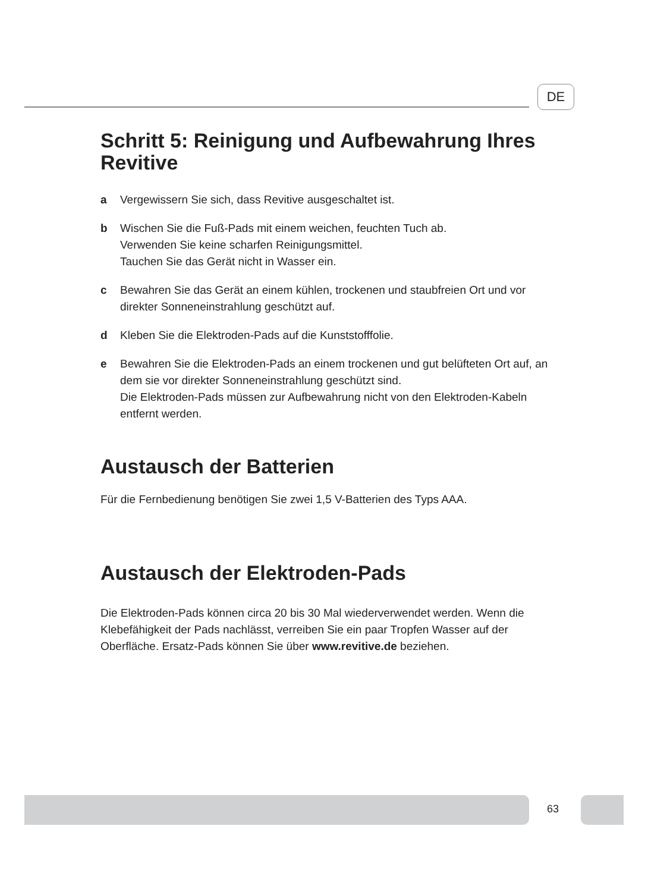DE
Schritt 5: Reinigung und Aufbewahrung Ihres Revitive
a Vergewissern Sie sich, dass Revitive ausgeschaltet ist.
b Wischen Sie die Fuß-Pads mit einem weichen, feuchten Tuch ab.
Verwenden Sie keine scharfen Reinigungsmittel.
Tauchen Sie das Gerät nicht in Wasser ein.
c Bewahren Sie das Gerät an einem kühlen, trockenen und staubfreien Ort und vor direkter Sonneneinstrahlung geschützt auf.
d Kleben Sie die Elektroden-Pads auf die Kunststofffolie.
e Bewahren Sie die Elektroden-Pads an einem trockenen und gut belüfteten Ort auf, an dem sie vor direkter Sonneneinstrahlung geschützt sind.
Die Elektroden-Pads müssen zur Aufbewahrung nicht von den Elektroden-Kabeln entfernt werden.
Austausch der Batterien
Für die Fernbedienung benötigen Sie zwei 1,5 V-Batterien des Typs AAA.
Austausch der Elektroden-Pads
Die Elektroden-Pads können circa 20 bis 30 Mal wiederverwendet werden. Wenn die Klebefähigkeit der Pads nachlässt, verreiben Sie ein paar Tropfen Wasser auf der Oberfläche. Ersatz-Pads können Sie über www.revitive.de beziehen.
63